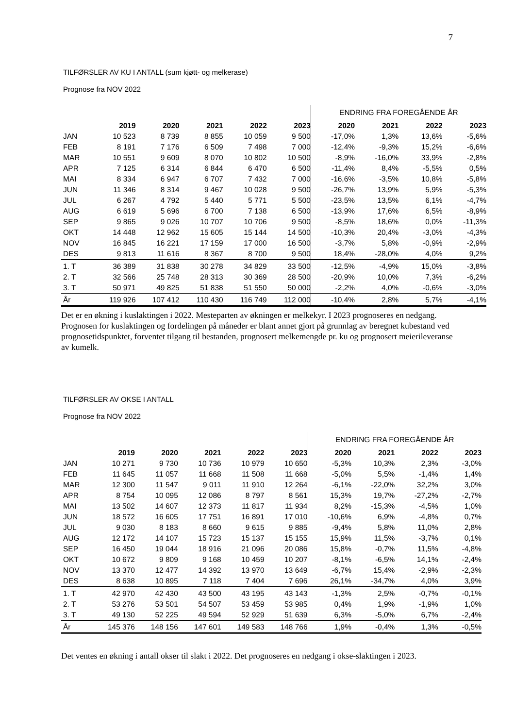7
TILFØRSLER AV KU I ANTALL (sum kjøtt- og melkerase)
Prognose fra NOV 2022
| | | | | | | ENDRING FRA FOREGÅENDE ÅR | | | |
| | 2019 | 2020 | 2021 | 2022 | 2023 | 2020 | 2021 | 2022 | 2023 |
| JAN | 10 523 | 8 739 | 8 855 | 10 059 | 9 500 | -17,0% | 1,3% | 13,6% | -5,6% |
| FEB | 8 191 | 7 176 | 6 509 | 7 498 | 7 000 | -12,4% | -9,3% | 15,2% | -6,6% |
| MAR | 10 551 | 9 609 | 8 070 | 10 802 | 10 500 | -8,9% | -16,0% | 33,9% | -2,8% |
| APR | 7 125 | 6 314 | 6 844 | 6 470 | 6 500 | -11,4% | 8,4% | -5,5% | 0,5% |
| MAI | 8 334 | 6 947 | 6 707 | 7 432 | 7 000 | -16,6% | -3,5% | 10,8% | -5,8% |
| JUN | 11 346 | 8 314 | 9 467 | 10 028 | 9 500 | -26,7% | 13,9% | 5,9% | -5,3% |
| JUL | 6 267 | 4 792 | 5 440 | 5 771 | 5 500 | -23,5% | 13,5% | 6,1% | -4,7% |
| AUG | 6 619 | 5 696 | 6 700 | 7 138 | 6 500 | -13,9% | 17,6% | 6,5% | -8,9% |
| SEP | 9 865 | 9 026 | 10 707 | 10 706 | 9 500 | -8,5% | 18,6% | 0,0% | -11,3% |
| OKT | 14 448 | 12 962 | 15 605 | 15 144 | 14 500 | -10,3% | 20,4% | -3,0% | -4,3% |
| NOV | 16 845 | 16 221 | 17 159 | 17 000 | 16 500 | -3,7% | 5,8% | -0,9% | -2,9% |
| DES | 9 813 | 11 616 | 8 367 | 8 700 | 9 500 | 18,4% | -28,0% | 4,0% | 9,2% |
| 1. T | 36 389 | 31 838 | 30 278 | 34 829 | 33 500 | -12,5% | -4,9% | 15,0% | -3,8% |
| 2. T | 32 566 | 25 748 | 28 313 | 30 369 | 28 500 | -20,9% | 10,0% | 7,3% | -6,2% |
| 3. T | 50 971 | 49 825 | 51 838 | 51 550 | 50 000 | -2,2% | 4,0% | -0,6% | -3,0% |
| År | 119 926 | 107 412 | 110 430 | 116 749 | 112 000 | -10,4% | 2,8% | 5,7% | -4,1% |
Det er en økning i kuslaktingen i 2022. Mesteparten av økningen er melkekyr. I 2023 prognoseres en nedgang. Prognosen for kuslaktingen og fordelingen på måneder er blant annet gjort på grunnlag av beregnet kubestand ved prognosetidspunktet, forventet tilgang til bestanden, prognosert melkemengde pr. ku og prognosert meierileveranse av kumelk.
TILFØRSLER AV OKSE I ANTALL
Prognose fra NOV 2022
| | | | | | | ENDRING FRA FOREGÅENDE ÅR | | | |
| | 2019 | 2020 | 2021 | 2022 | 2023 | 2020 | 2021 | 2022 | 2023 |
| JAN | 10 271 | 9 730 | 10 736 | 10 979 | 10 650 | -5,3% | 10,3% | 2,3% | -3,0% |
| FEB | 11 645 | 11 057 | 11 668 | 11 508 | 11 668 | -5,0% | 5,5% | -1,4% | 1,4% |
| MAR | 12 300 | 11 547 | 9 011 | 11 910 | 12 264 | -6,1% | -22,0% | 32,2% | 3,0% |
| APR | 8 754 | 10 095 | 12 086 | 8 797 | 8 561 | 15,3% | 19,7% | -27,2% | -2,7% |
| MAI | 13 502 | 14 607 | 12 373 | 11 817 | 11 934 | 8,2% | -15,3% | -4,5% | 1,0% |
| JUN | 18 572 | 16 605 | 17 751 | 16 891 | 17 010 | -10,6% | 6,9% | -4,8% | 0,7% |
| JUL | 9 030 | 8 183 | 8 660 | 9 615 | 9 885 | -9,4% | 5,8% | 11,0% | 2,8% |
| AUG | 12 172 | 14 107 | 15 723 | 15 137 | 15 155 | 15,9% | 11,5% | -3,7% | 0,1% |
| SEP | 16 450 | 19 044 | 18 916 | 21 096 | 20 086 | 15,8% | -0,7% | 11,5% | -4,8% |
| OKT | 10 672 | 9 809 | 9 168 | 10 459 | 10 207 | -8,1% | -6,5% | 14,1% | -2,4% |
| NOV | 13 370 | 12 477 | 14 392 | 13 970 | 13 649 | -6,7% | 15,4% | -2,9% | -2,3% |
| DES | 8 638 | 10 895 | 7 118 | 7 404 | 7 696 | 26,1% | -34,7% | 4,0% | 3,9% |
| 1. T | 42 970 | 42 430 | 43 500 | 43 195 | 43 143 | -1,3% | 2,5% | -0,7% | -0,1% |
| 2. T | 53 276 | 53 501 | 54 507 | 53 459 | 53 985 | 0,4% | 1,9% | -1,9% | 1,0% |
| 3. T | 49 130 | 52 225 | 49 594 | 52 929 | 51 639 | 6,3% | -5,0% | 6,7% | -2,4% |
| År | 145 376 | 148 156 | 147 601 | 149 583 | 148 766 | 1,9% | -0,4% | 1,3% | -0,5% |
Det ventes en økning i antall okser til slakt i 2022. Det prognoseres en nedgang i okse-slaktingen i 2023.